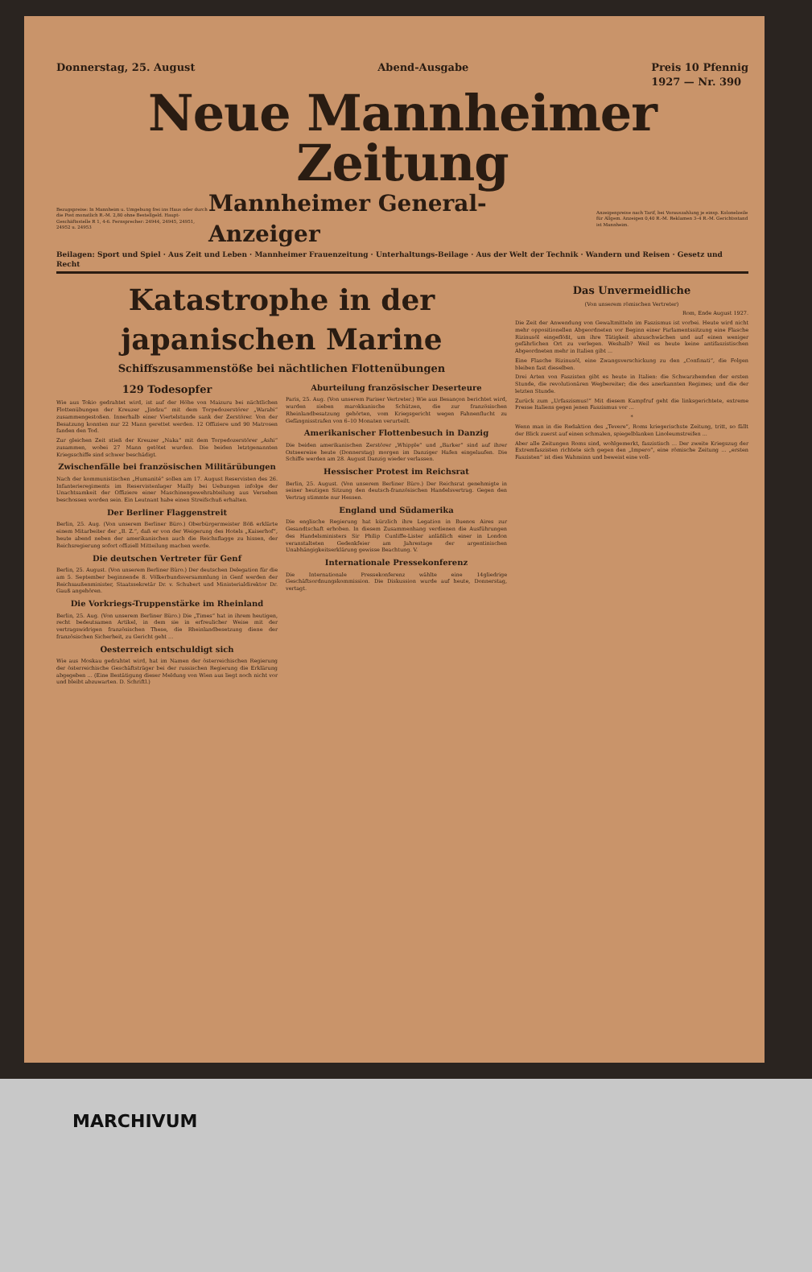Donnerstag, 25. August Abend-Ausgabe Preis 10 Pfennig
1927 — Nr. 390
Neue Mannheimer Zeitung
Bezugspreise: In Mannheim u. Umgebung frei ins Haus oder durch die Post monatlich R.-M. 2,80 ohne Bestellgeld. Haupt-Geschäftsstelle R 1, 4-6. Fernsprecher: 24944, 24945, 24951, 24952 u. 24953
Mannheimer General-Anzeiger
Anzeigenpreise nach Tarif, bei Vorauszahlung je einsp. Kolonelzeile für Allgem. Anzeigen 0,40 R.-M. Reklamen 3–4 R.-M. Gerichtsstand ist Mannheim.
Beilagen: Sport und Spiel · Aus Zeit und Leben · Mannheimer Frauenzeitung · Unterhaltungs-Beilage · Aus der Welt der Technik · Wandern und Reisen · Gesetz und Recht
Katastrophe in der japanischen Marine
Schiffszusammenstöße bei nächtlichen Flottenübungen
129 Todesopfer
Wie aus Tokio gedrahtet wird, ist auf der Höhe von Maizuru bei nächtlichen Flottenübungen der Kreuzer „Jindzu“ mit dem Torpedozerstörer „Warabi“ zusammengestoßen. Innerhalb einer Viertelstunde sank der Zerstörer. Von der Besatzung konnten nur 22 Mann gerettet werden. 12 Offiziere und 90 Matrosen fanden den Tod.
Zur gleichen Zeit stieß der Kreuzer „Naka“ mit dem Torpedozerstörer „Ashi“ zusammen, wobei 27 Mann getötet wurden. Die beiden letztgenannten Kriegsschiffe sind schwer beschädigt.
Zwischenfälle bei französischen Militärübungen
Nach der kommunistischen „Humanité“ sollen am 17. August Reservisten des 26. Infanterieregiments im Reservistenlager Mailly bei Uebungen infolge der Unachtsamkeit der Offiziere einer Maschinengewehrabteilung aus Versehen beschossen worden sein. Ein Leutnant habe einen Streifschuß erhalten.
Der Berliner Flaggenstreit
Berlin, 25. Aug. (Von unserem Berliner Büro.) Oberbürgermeister Böß erklärte einem Mitarbeiter der „B. Z.“, daß er von der Weigerung des Hotels „Kaiserhof“, heute abend neben der amerikanischen auch die Reichsflagge zu hissen, der Reichsregierung sofort offiziell Mitteilung machen werde.
Die deutschen Vertreter für Genf
Berlin, 25. August. (Von unserem Berliner Büro.) Der deutschen Delegation für die am 5. September beginnende 8. Völkerbundsversammlung in Genf werden der Reichsaußenminister, Staatssekretär Dr. v. Schubert und Ministerialdirektor Dr. Gauß angehören.
Die Vorkriegs-Truppenstärke im Rheinland
Berlin, 25. Aug. (Von unserem Berliner Büro.) Die „Times“ hat in ihrem heutigen, recht bedeutsamen Artikel, in dem sie in erfreulicher Weise mit der vertragswidrigen französischen These, die Rheinlandbesetzung diene der französischen Sicherheit, zu Gericht geht ...
Oesterreich entschuldigt sich
Wie aus Moskau gedrahtet wird, hat im Namen der österreichischen Regierung der österreichische Geschäftsträger bei der russischen Regierung die Erklärung abgegeben ... (Eine Bestätigung dieser Meldung von Wien aus liegt noch nicht vor und bleibt abzuwarten. D. Schriftl.)
Aburteilung französischer Deserteure
Paris, 25. Aug. (Von unserem Pariser Vertreter.) Wie aus Besançon berichtet wird, wurden sieben marokkanische Schützen, die zur französischen Rheinlandbesatzung gehörten, vom Kriegsgericht wegen Fahnenflucht zu Gefängnisstrafen von 6–10 Monaten verurteilt.
Amerikanischer Flottenbesuch in Danzig
Die beiden amerikanischen Zerstörer „Whipple“ und „Barker“ sind auf ihrer Ostseereise heute (Donnerstag) morgen im Danziger Hafen eingelaufen. Die Schiffe werden am 28. August Danzig wieder verlassen.
Hessischer Protest im Reichsrat
Berlin, 25. August. (Von unserem Berliner Büro.) Der Reichsrat genehmigte in seiner heutigen Sitzung den deutsch-französischen Handelsvertrag. Gegen den Vertrag stimmte nur Hessen.
England und Südamerika
Die englische Regierung hat kürzlich ihre Legation in Buenos Aires zur Gesandtschaft erhoben. In diesem Zusammenhang verdienen die Ausführungen des Handelsministers Sir Philip Cunliffe-Lister anläßlich einer in London veranstalteten Gedenkfeier am Jahrestage der argentinischen Unabhängigkeitserklärung gewisse Beachtung. V.
Internationale Pressekonferenz
Die Internationale Pressekonferenz wählte eine 14gliedrige Geschäftsordnungskommission. Die Diskussion wurde auf heute, Donnerstag, vertagt.
Das Unvermeidliche
(Von unserem römischen Vertreter)
Rom, Ende August 1927.
Die Zeit der Anwendung von Gewaltmitteln im Faszismus ist vorbei. Heute wird nicht mehr oppositionellen Abgeordneten vor Beginn einer Parlamentssitzung eine Flasche Rizinusöl eingeflößt, um ihre Tätigkeit abzuschwächen und auf einen weniger gefährlichen Ort zu verlegen. Weshalb? Weil es heute keine antifaszistischen Abgeordneten mehr in Italien gibt ...
Eine Flasche Rizinusöl, eine Zwangsverschickung zu den „Confinati“, die Folgen bleiben fast dieselben.
Drei Arten von Faszisten gibt es heute in Italien: die Schwarzhemden der ersten Stunde, die revolutionären Wegbereiter; die des anerkannten Regimes; und die der letzten Stunde.
Zurück zum „Urfaszismus!“ Mit diesem Kampfruf geht die linksgerichtete, extreme Presse Italiens gegen jenen Faszismus vor ...
*
Wenn man in die Redaktion des „Tevere“, Roms kriegerischste Zeitung, tritt, so fällt der Blick zuerst auf einen schmalen, spiegelblanken Linoleumstreifen ...
Aber alle Zeitungen Roms sind, wohlgemerkt, faszistisch ... Der zweite Kriegszug der Extremfaszisten richtete sich gegen den „Impero“, eine römische Zeitung ... „ersten Faszisten“ ist dies Wahnsinn und beweist eine voll-
MARCHIVUM